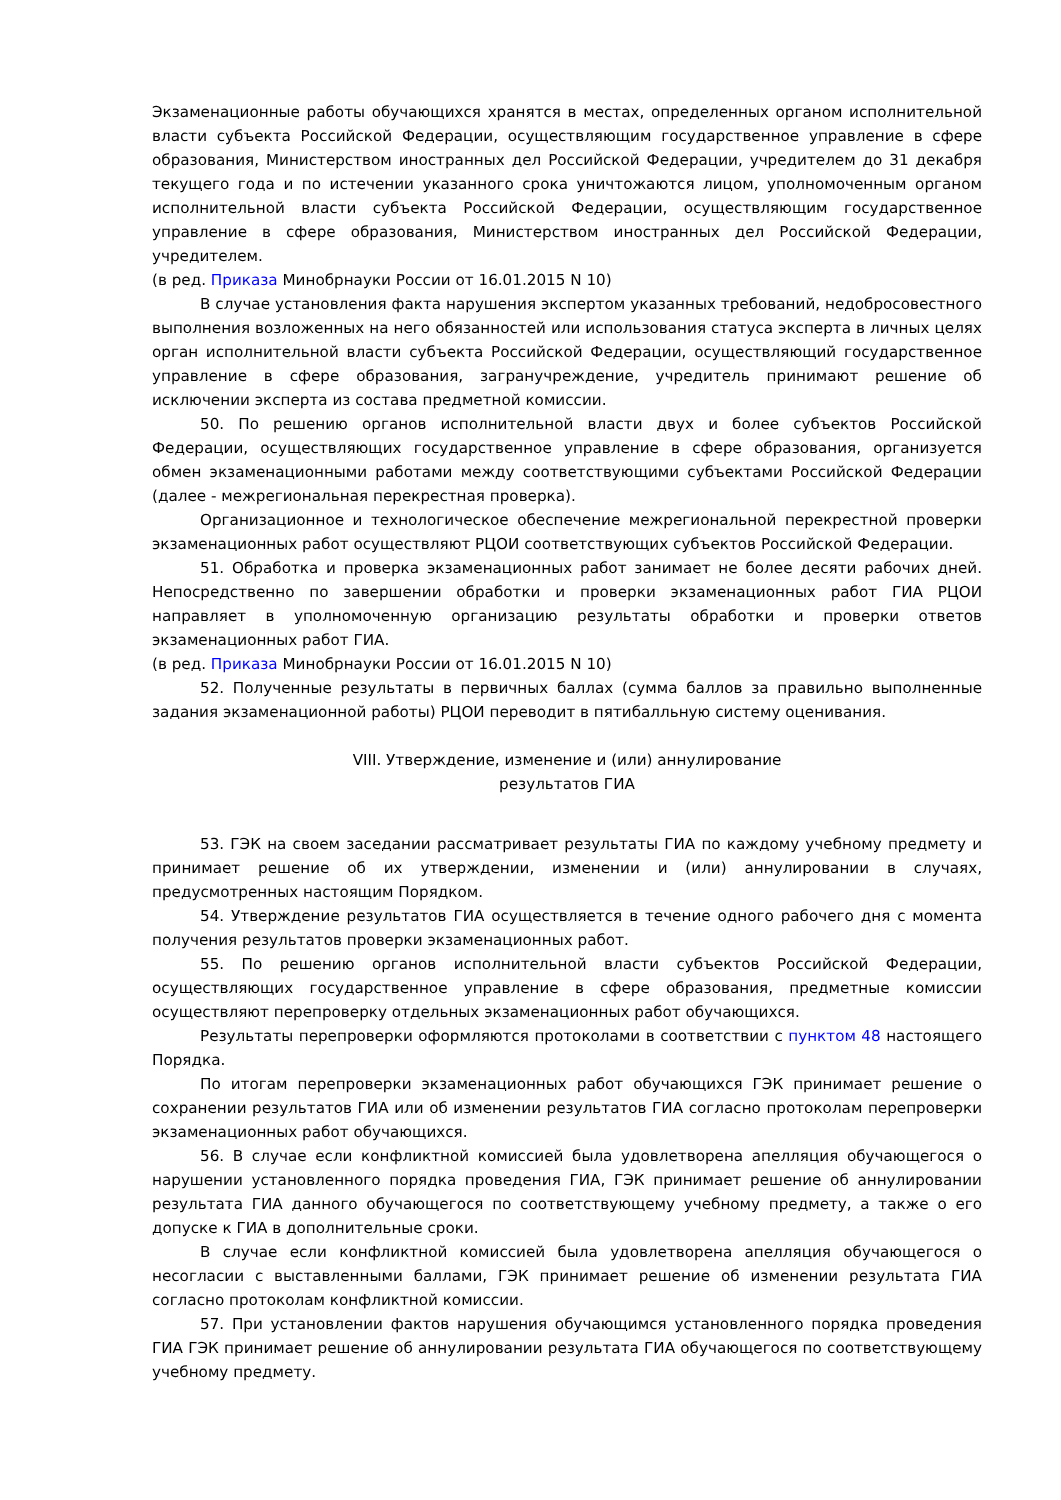Экзаменационные работы обучающихся хранятся в местах, определенных органом исполнительной власти субъекта Российской Федерации, осуществляющим государственное управление в сфере образования, Министерством иностранных дел Российской Федерации, учредителем до 31 декабря текущего года и по истечении указанного срока уничтожаются лицом, уполномоченным органом исполнительной власти субъекта Российской Федерации, осуществляющим государственное управление в сфере образования, Министерством иностранных дел Российской Федерации, учредителем.
(в ред. Приказа Минобрнауки России от 16.01.2015 N 10)
В случае установления факта нарушения экспертом указанных требований, недобросовестного выполнения возложенных на него обязанностей или использования статуса эксперта в личных целях орган исполнительной власти субъекта Российской Федерации, осуществляющий государственное управление в сфере образования, загранучреждение, учредитель принимают решение об исключении эксперта из состава предметной комиссии.
50. По решению органов исполнительной власти двух и более субъектов Российской Федерации, осуществляющих государственное управление в сфере образования, организуется обмен экзаменационными работами между соответствующими субъектами Российской Федерации (далее - межрегиональная перекрестная проверка).
Организационное и технологическое обеспечение межрегиональной перекрестной проверки экзаменационных работ осуществляют РЦОИ соответствующих субъектов Российской Федерации.
51. Обработка и проверка экзаменационных работ занимает не более десяти рабочих дней. Непосредственно по завершении обработки и проверки экзаменационных работ ГИА РЦОИ направляет в уполномоченную организацию результаты обработки и проверки ответов экзаменационных работ ГИА.
(в ред. Приказа Минобрнауки России от 16.01.2015 N 10)
52. Полученные результаты в первичных баллах (сумма баллов за правильно выполненные задания экзаменационной работы) РЦОИ переводит в пятибалльную систему оценивания.
VIII. Утверждение, изменение и (или) аннулирование
результатов ГИА
53. ГЭК на своем заседании рассматривает результаты ГИА по каждому учебному предмету и принимает решение об их утверждении, изменении и (или) аннулировании в случаях, предусмотренных настоящим Порядком.
54. Утверждение результатов ГИА осуществляется в течение одного рабочего дня с момента получения результатов проверки экзаменационных работ.
55. По решению органов исполнительной власти субъектов Российской Федерации, осуществляющих государственное управление в сфере образования, предметные комиссии осуществляют перепроверку отдельных экзаменационных работ обучающихся.
Результаты перепроверки оформляются протоколами в соответствии с пунктом 48 настоящего Порядка.
По итогам перепроверки экзаменационных работ обучающихся ГЭК принимает решение о сохранении результатов ГИА или об изменении результатов ГИА согласно протоколам перепроверки экзаменационных работ обучающихся.
56. В случае если конфликтной комиссией была удовлетворена апелляция обучающегося о нарушении установленного порядка проведения ГИА, ГЭК принимает решение об аннулировании результата ГИА данного обучающегося по соответствующему учебному предмету, а также о его допуске к ГИА в дополнительные сроки.
В случае если конфликтной комиссией была удовлетворена апелляция обучающегося о несогласии с выставленными баллами, ГЭК принимает решение об изменении результата ГИА согласно протоколам конфликтной комиссии.
57. При установлении фактов нарушения обучающимся установленного порядка проведения ГИА ГЭК принимает решение об аннулировании результата ГИА обучающегося по соответствующему учебному предмету.